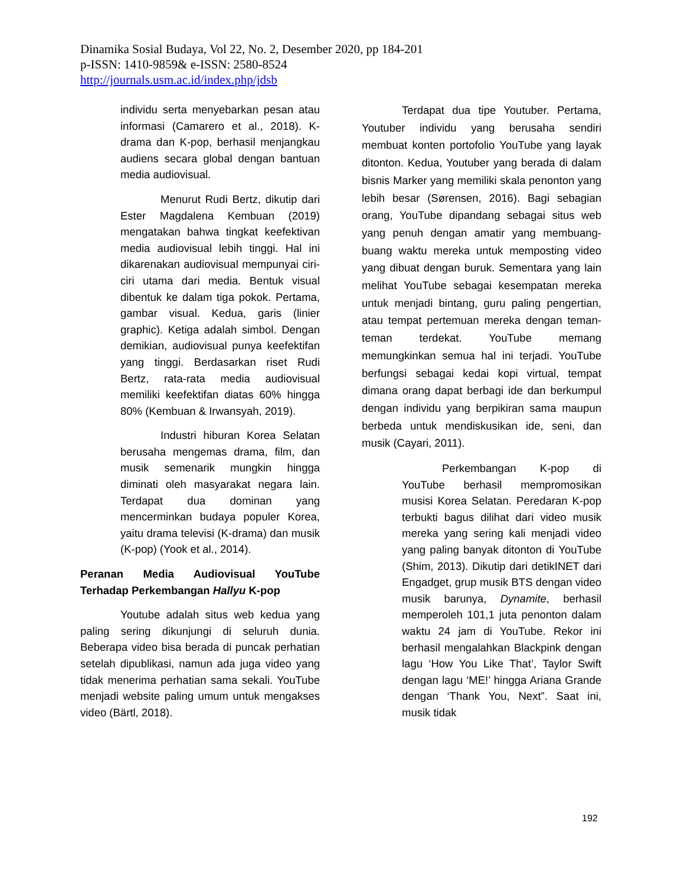Dinamika Sosial Budaya, Vol 22, No. 2, Desember 2020, pp 184-201
p-ISSN: 1410-9859& e-ISSN: 2580-8524
http://journals.usm.ac.id/index.php/jdsb
individu serta menyebarkan pesan atau informasi (Camarero et al., 2018). K-drama dan K-pop, berhasil menjangkau audiens secara global dengan bantuan media audiovisual.
Menurut Rudi Bertz, dikutip dari Ester Magdalena Kembuan (2019) mengatakan bahwa tingkat keefektivan media audiovisual lebih tinggi. Hal ini dikarenakan audiovisual mempunyai ciri-ciri utama dari media. Bentuk visual dibentuk ke dalam tiga pokok. Pertama, gambar visual. Kedua, garis (linier graphic). Ketiga adalah simbol. Dengan demikian, audiovisual punya keefektifan yang tinggi. Berdasarkan riset Rudi Bertz, rata-rata media audiovisual memiliki keefektifan diatas 60% hingga 80% (Kembuan & Irwansyah, 2019).
Industri hiburan Korea Selatan berusaha mengemas drama, film, dan musik semenarik mungkin hingga diminati oleh masyarakat negara lain. Terdapat dua dominan yang mencerminkan budaya populer Korea, yaitu drama televisi (K-drama) dan musik (K-pop) (Yook et al., 2014).
Peranan Media Audiovisual YouTube Terhadap Perkembangan Hallyu K-pop
Youtube adalah situs web kedua yang paling sering dikunjungi di seluruh dunia. Beberapa video bisa berada di puncak perhatian setelah dipublikasi, namun ada juga video yang tidak menerima perhatian sama sekali. YouTube menjadi website paling umum untuk mengakses video (Bärtl, 2018).
Terdapat dua tipe Youtuber. Pertama, Youtuber individu yang berusaha sendiri membuat konten portofolio YouTube yang layak ditonton. Kedua, Youtuber yang berada di dalam bisnis Marker yang memiliki skala penonton yang lebih besar (Sørensen, 2016). Bagi sebagian orang, YouTube dipandang sebagai situs web yang penuh dengan amatir yang membuang-buang waktu mereka untuk memposting video yang dibuat dengan buruk. Sementara yang lain melihat YouTube sebagai kesempatan mereka untuk menjadi bintang, guru paling pengertian, atau tempat pertemuan mereka dengan teman-teman terdekat. YouTube memang memungkinkan semua hal ini terjadi. YouTube berfungsi sebagai kedai kopi virtual, tempat dimana orang dapat berbagi ide dan berkumpul dengan individu yang berpikiran sama maupun berbeda untuk mendiskusikan ide, seni, dan musik (Cayari, 2011).
Perkembangan K-pop di YouTube berhasil mempromosikan musisi Korea Selatan. Peredaran K-pop terbukti bagus dilihat dari video musik mereka yang sering kali menjadi video yang paling banyak ditonton di YouTube (Shim, 2013). Dikutip dari detikINET dari Engadget, grup musik BTS dengan video musik barunya, Dynamite, berhasil memperoleh 101,1 juta penonton dalam waktu 24 jam di YouTube. Rekor ini berhasil mengalahkan Blackpink dengan lagu ‘How You Like That’, Taylor Swift dengan lagu ‘ME!’ hingga Ariana Grande dengan ‘Thank You, Next”. Saat ini, musik tidak
192